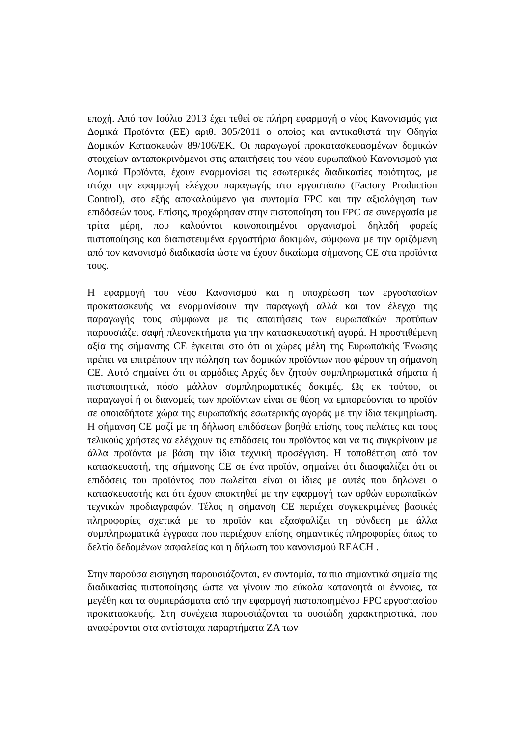εποχή. Από τον Ιούλιο 2013 έχει τεθεί σε πλήρη εφαρμογή ο νέος Κανονισμός για Δομικά Προϊόντα (ΕΕ) αριθ. 305/2011 ο οποίος και αντικαθιστά την Οδηγία Δομικών Κατασκευών 89/106/ΕΚ. Οι παραγωγοί προκατασκευασμένων δομικών στοιχείων ανταποκρινόμενοι στις απαιτήσεις του νέου ευρωπαϊκού Κανονισμού για Δομικά Προϊόντα, έχουν εναρμονίσει τις εσωτερικές διαδικασίες ποιότητας, με στόχο την εφαρμογή ελέγχου παραγωγής στο εργοστάσιο (Factory Production Control), στο εξής αποκαλούμενο για συντομία FPC και την αξιολόγηση των επιδόσεών τους. Επίσης, προχώρησαν στην πιστοποίηση του FPC σε συνεργασία με τρίτα μέρη, που καλούνται κοινοποιημένοι οργανισμοί, δηλαδή φορείς πιστοποίησης και διαπιστευμένα εργαστήρια δοκιμών, σύμφωνα με την οριζόμενη από τον κανονισμό διαδικασία ώστε να έχουν δικαίωμα σήμανσης CE στα προϊόντα τους.
Η εφαρμογή του νέου Κανονισμού και η υποχρέωση των εργοστασίων προκατασκευής να εναρμονίσουν την παραγωγή αλλά και τον έλεγχο της παραγωγής τους σύμφωνα με τις απαιτήσεις των ευρωπαϊκών προτύπων παρουσιάζει σαφή πλεονεκτήματα για την κατασκευαστική αγορά. Η προστιθέμενη αξία της σήμανσης CE έγκειται στο ότι οι χώρες μέλη της Ευρωπαϊκής Ένωσης πρέπει να επιτρέπουν την πώληση των δομικών προϊόντων που φέρουν τη σήμανση CE. Αυτό σημαίνει ότι οι αρμόδιες Αρχές δεν ζητούν συμπληρωματικά σήματα ή πιστοποιητικά, πόσο μάλλον συμπληρωματικές δοκιμές. Ως εκ τούτου, οι παραγωγοί ή οι διανομείς των προϊόντων είναι σε θέση να εμπορεύονται το προϊόν σε οποιαδήποτε χώρα της ευρωπαϊκής εσωτερικής αγοράς με την ίδια τεκμηρίωση. Η σήμανση CE μαζί με τη δήλωση επιδόσεων βοηθά επίσης τους πελάτες και τους τελικούς χρήστες να ελέγχουν τις επιδόσεις του προϊόντος και να τις συγκρίνουν με άλλα προϊόντα με βάση την ίδια τεχνική προσέγγιση. Η τοποθέτηση από τον κατασκευαστή, της σήμανσης CE σε ένα προϊόν, σημαίνει ότι διασφαλίζει ότι οι επιδόσεις του προϊόντος που πωλείται είναι οι ίδιες με αυτές που δηλώνει ο κατασκευαστής και ότι έχουν αποκτηθεί με την εφαρμογή των ορθών ευρωπαϊκών τεχνικών προδιαγραφών. Τέλος η σήμανση CE περιέχει συγκεκριμένες βασικές πληροφορίες σχετικά με το προϊόν και εξασφαλίζει τη σύνδεση με άλλα συμπληρωματικά έγγραφα που περιέχουν επίσης σημαντικές πληροφορίες όπως το δελτίο δεδομένων ασφαλείας και η δήλωση του κανονισμού REACH .
Στην παρούσα εισήγηση παρουσιάζονται, εν συντομία, τα πιο σημαντικά σημεία της διαδικασίας πιστοποίησης ώστε να γίνουν πιο εύκολα κατανοητά οι έννοιες, τα μεγέθη και τα συμπεράσματα από την εφαρμογή πιστοποιημένου FPC εργοστασίου προκατασκευής. Στη συνέχεια παρουσιάζονται τα ουσιώδη χαρακτηριστικά, που αναφέρονται στα αντίστοιχα παραρτήματα ΖΑ των